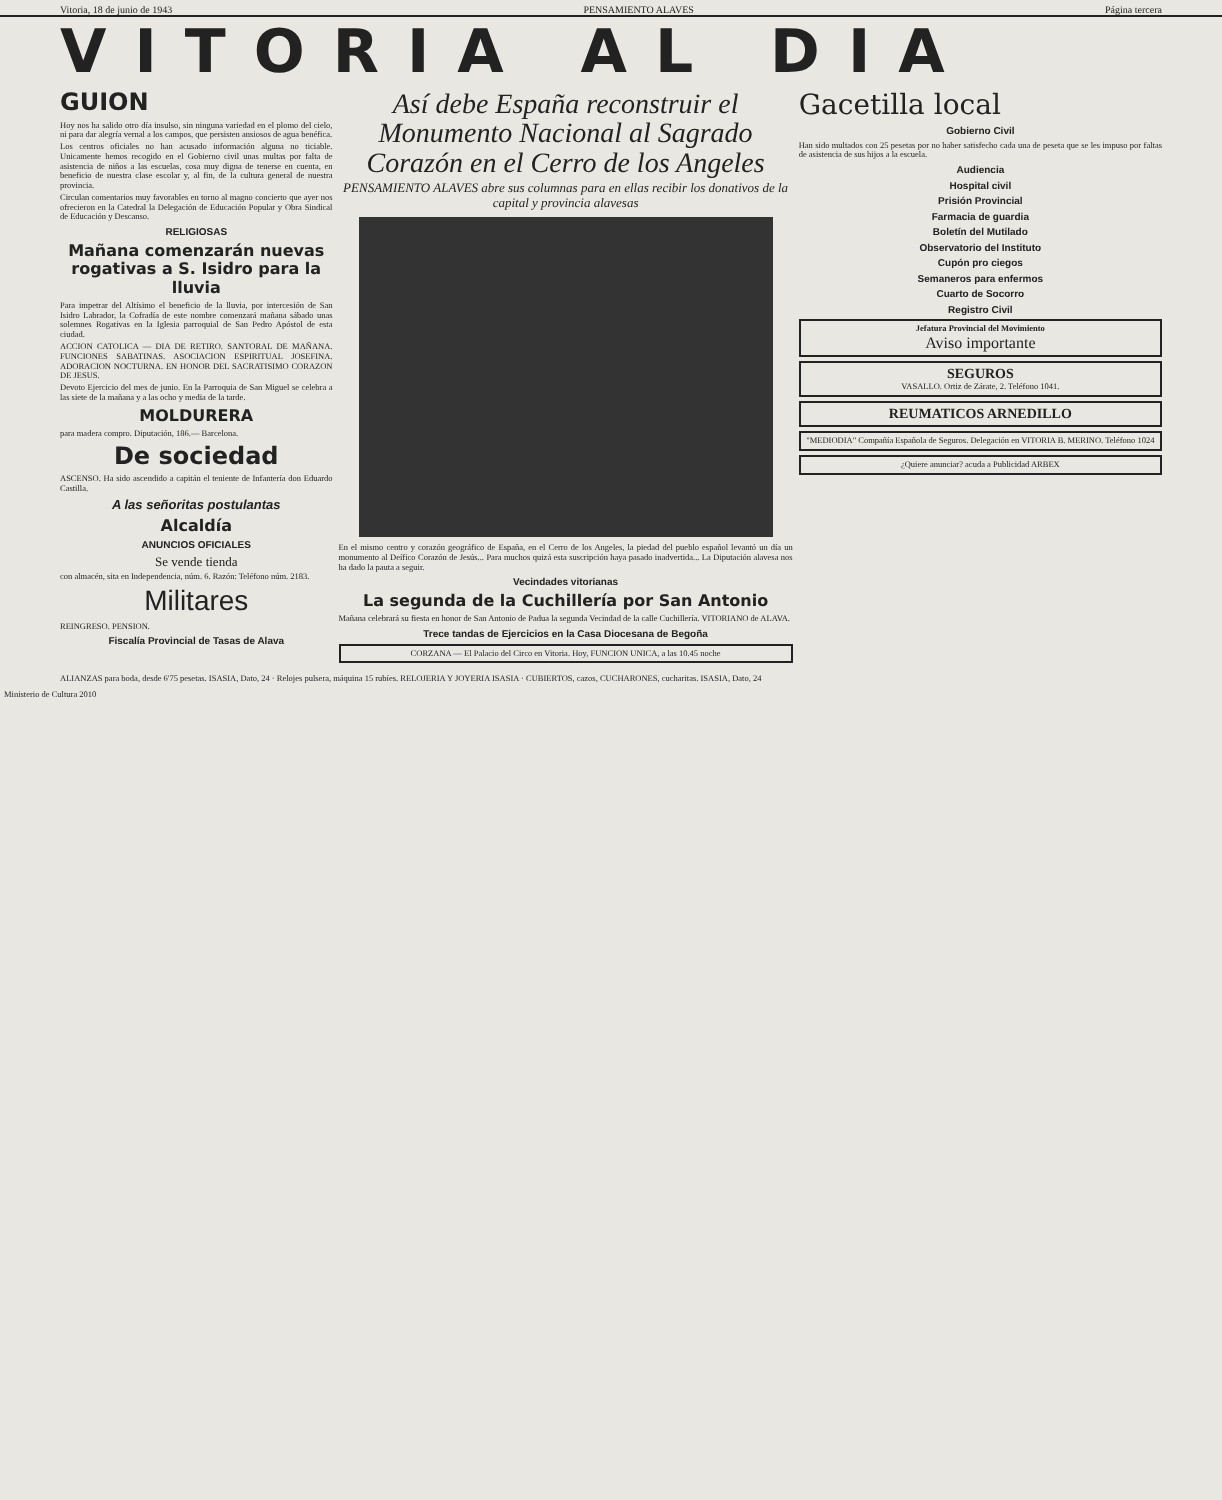Vitoria, 18 de junio de 1943 PENSAMIENTO ALAVES Página tercera
VITORIA AL DIA
GUION
Hoy nos ha salido otro día insulso, sin ninguna variedad en el plomo del cielo, ni para dar alegría vernal a los campos, que persisten ansiosos de agua benéfica.
Los centros oficiales no han acusado información alguna no ticiable. Unicamente hemos recogido en el Gobierno civil unas multas por falta de asistencia de niños a las escuelas, cosa muy digna de tenerse en cuenta, en beneficio de nuestra clase escolar y, al fin, de la cultura general de nuestra provincia.
Circulan comentarios muy favorables en torno al magno concierto que ayer nos ofrecieron en la Catedral la Delegación de Educación Popular y Obra Sindical de Educación y Descanso.
RELIGIOSAS
Mañana comenzarán nuevas rogativas a S. Isidro para la lluvia
Para impetrar del Altísimo el beneficio de la lluvia, por intercesión de San Isidro Labrador, la Cofradía de este nombre comenzará mañana sábado unas solemnes Rogativas en la Iglesia parroquial de San Pedro Apóstol de esta ciudad.
ACCION CATOLICA — DIA DE RETIRO. SANTORAL DE MAÑANA. FUNCIONES SABATINAS. ASOCIACION ESPIRITUAL JOSEFINA. ADORACION NOCTURNA. EN HONOR DEL SACRATISIMO CORAZON DE JESUS.
Devoto Ejercicio del mes de junio. En la Parroquia de San Miguel se celebra a las siete de la mañana y a las ocho y media de la tarde.
MOLDURERA
para madera compro. Diputación, 186.— Barcelona.
De sociedad
ASCENSO. Ha sido ascendido a capitán el teniente de Infantería don Eduardo Castilla.
A las señoritas postulantas
Alcaldía
ANUNCIOS OFICIALES
Se vende tienda
con almacén, sita en Independencia, núm. 6. Razón: Teléfono núm. 2183.
Militares
REINGRESO. PENSION.
Fiscalía Provincial de Tasas de Alava
Así debe España reconstruir el Monumento Nacional al Sagrado Corazón en el Cerro de los Angeles
PENSAMIENTO ALAVES abre sus columnas para en ellas recibir los donativos de la capital y provincia alavesas
En el mismo centro y corazón geográfico de España, en el Cerro de los Angeles, la piedad del pueblo español levantó un día un monumento al Deífico Corazón de Jesús... Para muchos quizá esta suscripción haya pasado inadvertida... La Diputación alavesa nos ha dado la pauta a seguir.
Vecindades vitorianas
La segunda de la Cuchillería por San Antonio
Mañana celebrará su fiesta en honor de San Antonio de Padua la segunda Vecindad de la calle Cuchillería. VITORIANO de ALAVA.
Trece tandas de Ejercicios en la Casa Diocesana de Begoña
CORZANA — El Palacio del Circo en Vitoria. Hoy, FUNCION UNICA, a las 10.45 noche
Gacetilla local
Gobierno Civil
Han sido multados con 25 pesetas por no haber satisfecho cada una de peseta que se les impuso por faltas de asistencia de sus hijos a la escuela.
Audiencia
Hospital civil
Prisión Provincial
Farmacia de guardia
Boletín del Mutilado
Observatorio del Instituto
Cupón pro ciegos
Semaneros para enfermos
Cuarto de Socorro
Registro Civil
Jefatura Provincial del Movimiento
Aviso importante
SEGUROS
VASALLO. Ortiz de Zárate, 2. Teléfono 1041.
REUMATICOS ARNEDILLO
"MEDIODIA" Compañía Española de Seguros. Delegación en VITORIA B. MERINO. Teléfono 1024
¿Quiere anunciar? acuda a Publicidad ARBEX
ALIANZAS para boda, desde 6'75 pesetas. ISASIA, Dato, 24 · Relojes pulsera, máquina 15 rubíes. RELOJERIA Y JOYERIA ISASIA · CUBIERTOS, cazos, CUCHARONES, cucharitas. ISASIA, Dato, 24
Ministerio de Cultura 2010